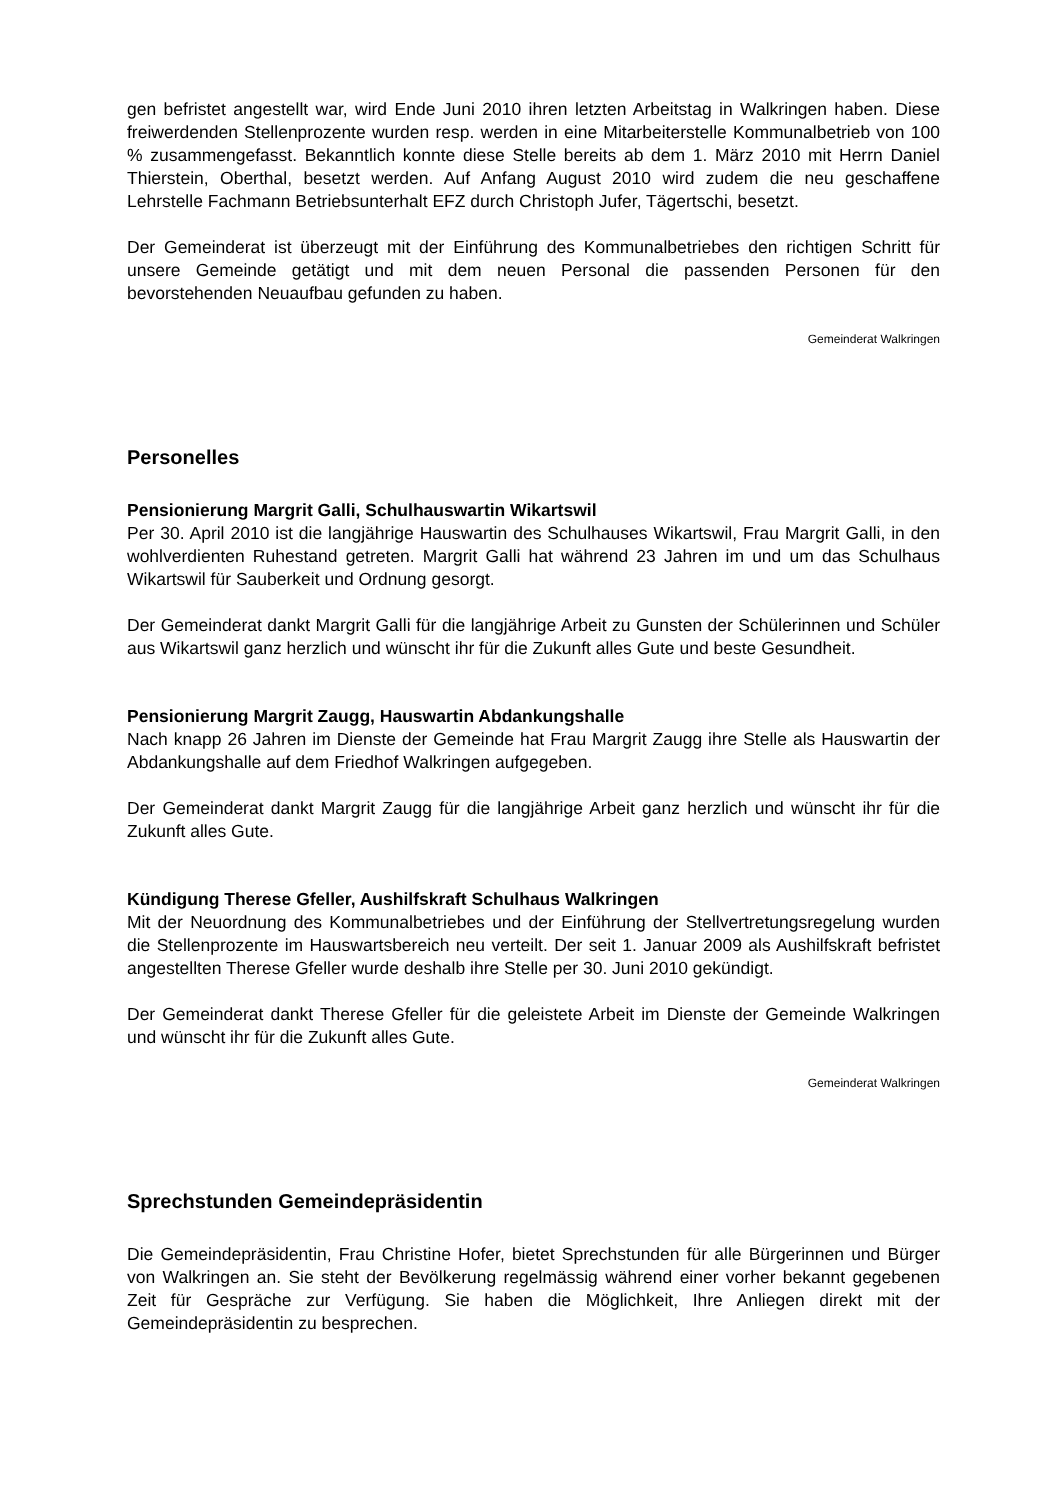gen befristet angestellt war, wird Ende Juni 2010 ihren letzten Arbeitstag in Walkringen haben. Diese freiwerdenden Stellenprozente wurden resp. werden in eine Mitarbeiterstelle Kommunalbetrieb von 100 % zusammengefasst. Bekanntlich konnte diese Stelle bereits ab dem 1. März 2010 mit Herrn Daniel Thierstein, Oberthal, besetzt werden. Auf Anfang August 2010 wird zudem die neu geschaffene Lehrstelle Fachmann Betriebsunterhalt EFZ durch Christoph Jufer, Tägertschi, besetzt.
Der Gemeinderat ist überzeugt mit der Einführung des Kommunalbetriebes den richtigen Schritt für unsere Gemeinde getätigt und mit dem neuen Personal die passenden Personen für den bevorstehenden Neuaufbau gefunden zu haben.
Gemeinderat Walkringen
Personelles
Pensionierung Margrit Galli, Schulhauswartin Wikartswil
Per 30. April 2010 ist die langjährige Hauswartin des Schulhauses Wikartswil, Frau Margrit Galli, in den wohlverdienten Ruhestand getreten. Margrit Galli hat während 23 Jahren im und um das Schulhaus Wikartswil für Sauberkeit und Ordnung gesorgt.
Der Gemeinderat dankt Margrit Galli für die langjährige Arbeit zu Gunsten der Schülerinnen und Schüler aus Wikartswil ganz herzlich und wünscht ihr für die Zukunft alles Gute und beste Gesundheit.
Pensionierung Margrit Zaugg, Hauswartin Abdankungshalle
Nach knapp 26 Jahren im Dienste der Gemeinde hat Frau Margrit Zaugg ihre Stelle als Hauswartin der Abdankungshalle auf dem Friedhof Walkringen aufgegeben.
Der Gemeinderat dankt Margrit Zaugg für die langjährige Arbeit ganz herzlich und wünscht ihr für die Zukunft alles Gute.
Kündigung Therese Gfeller, Aushilfskraft Schulhaus Walkringen
Mit der Neuordnung des Kommunalbetriebes und der Einführung der Stellvertretungsregelung wurden die Stellenprozente im Hauswartsbereich neu verteilt. Der seit 1. Januar 2009 als Aushilfskraft befristet angestellten Therese Gfeller wurde deshalb ihre Stelle per 30. Juni 2010 gekündigt.
Der Gemeinderat dankt Therese Gfeller für die geleistete Arbeit im Dienste der Gemeinde Walkringen und wünscht ihr für die Zukunft alles Gute.
Gemeinderat Walkringen
Sprechstunden Gemeindepräsidentin
Die Gemeindepräsidentin, Frau Christine Hofer, bietet Sprechstunden für alle Bürgerinnen und Bürger von Walkringen an. Sie steht der Bevölkerung regelmässig während einer vorher bekannt gegebenen Zeit für Gespräche zur Verfügung. Sie haben die Möglichkeit, Ihre Anliegen direkt mit der Gemeindepräsidentin zu besprechen.